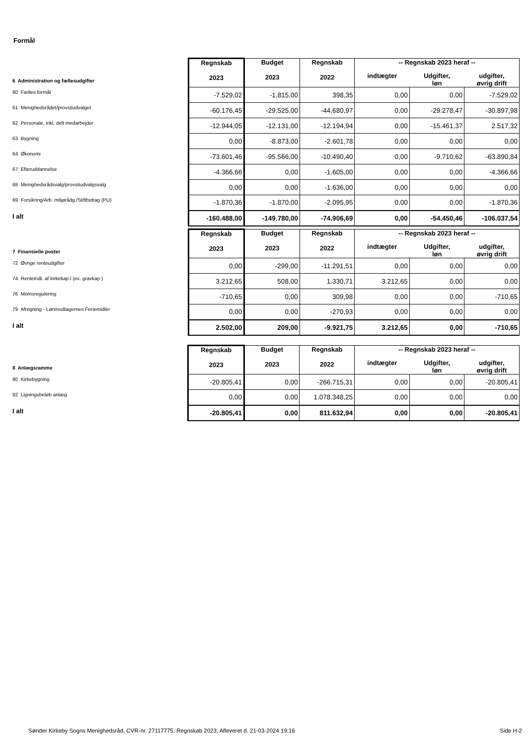Formål
| 6 Administration og fællesudgifter | Regnskab 2023 | Budget 2023 | Regnskab 2022 | -- Regnskab 2023 heraf -- | | |
| | | | | indtægter | Udgifter, løn | udgifter, øvrig drift |
| 60 Fælles formål | -7.529,02 | -1.815,00 | 398,35 | 0,00 | 0,00 | -7.529,02 |
| 61 Menighedsrådet/provstiudvalget | -60.176,45 | -29.525,00 | -44.680,97 | 0,00 | -29.278,47 | -30.897,98 |
| 62 Personale, inkl. delt medarbejder | -12.944,05 | -12.131,00 | -12.194,94 | 0,00 | -15.461,37 | 2.517,32 |
| 63 Bygning | 0,00 | -8.873,00 | -2.601,78 | 0,00 | 0,00 | 0,00 |
| 64 Økonomi | -73.601,46 | -95.566,00 | -10.490,40 | 0,00 | -9.710,62 | -63.890,84 |
| 67 Efteruddannelse | -4.366,66 | 0,00 | -1.605,00 | 0,00 | 0,00 | -4.366,66 |
| 68 Menighedsrådsvalg/provstiudvalgsvalg | 0,00 | 0,00 | -1.636,00 | 0,00 | 0,00 | 0,00 |
| 69 Forsikring/Arb. miljørådg./Stiftbidrag (PU) | -1.870,36 | -1.870,00 | -2.095,95 | 0,00 | 0,00 | -1.870,36 |
| I alt | -160.488,00 | -149.780,00 | -74.906,69 | 0,00 | -54.450,46 | -106.037,54 |
| 7 Finansielle poster | Regnskab 2023 | Budget 2023 | Regnskab 2022 | -- Regnskab 2023 heraf -- | | |
| | | | | indtægter | Udgifter, løn | udgifter, øvrig drift |
| 72 Øvrige renteudgifter | 0,00 | -299,00 | -11.291,51 | 0,00 | 0,00 | 0,00 |
| 74 Renteindt. af kirkekap.l (ex. gravkap.) | 3.212,65 | 508,00 | 1.330,71 | 3.212,65 | 0,00 | 0,00 |
| 76 Momsregulering | -710,65 | 0,00 | 309,98 | 0,00 | 0,00 | -710,65 |
| 79 Afregning - Lønmodtagernes Feriemidler | 0,00 | 0,00 | -270,93 | 0,00 | 0,00 | 0,00 |
| I alt | 2.502,00 | 209,00 | -9.921,75 | 3.212,65 | 0,00 | -710,65 |
| 8 Anlægsramme | Regnskab 2023 | Budget 2023 | Regnskab 2022 | -- Regnskab 2023 heraf -- | | |
| | | | | indtægter | Udgifter, løn | udgifter, øvrig drift |
| 80 Kirkebygning | -20.805,41 | 0,00 | -266.715,31 | 0,00 | 0,00 | -20.805,41 |
| 92 Ligningsbeløb anlæg | 0,00 | 0,00 | 1.078.348,25 | 0,00 | 0,00 | 0,00 |
| I alt | -20.805,41 | 0,00 | 811.632,94 | 0,00 | 0,00 | -20.805,41 |
Sønder Kirkeby Sogns Menighedsråd, CVR-nr. 27117775, Regnskab 2023, Afleveret d. 21-03-2024 19:16 Side H-2